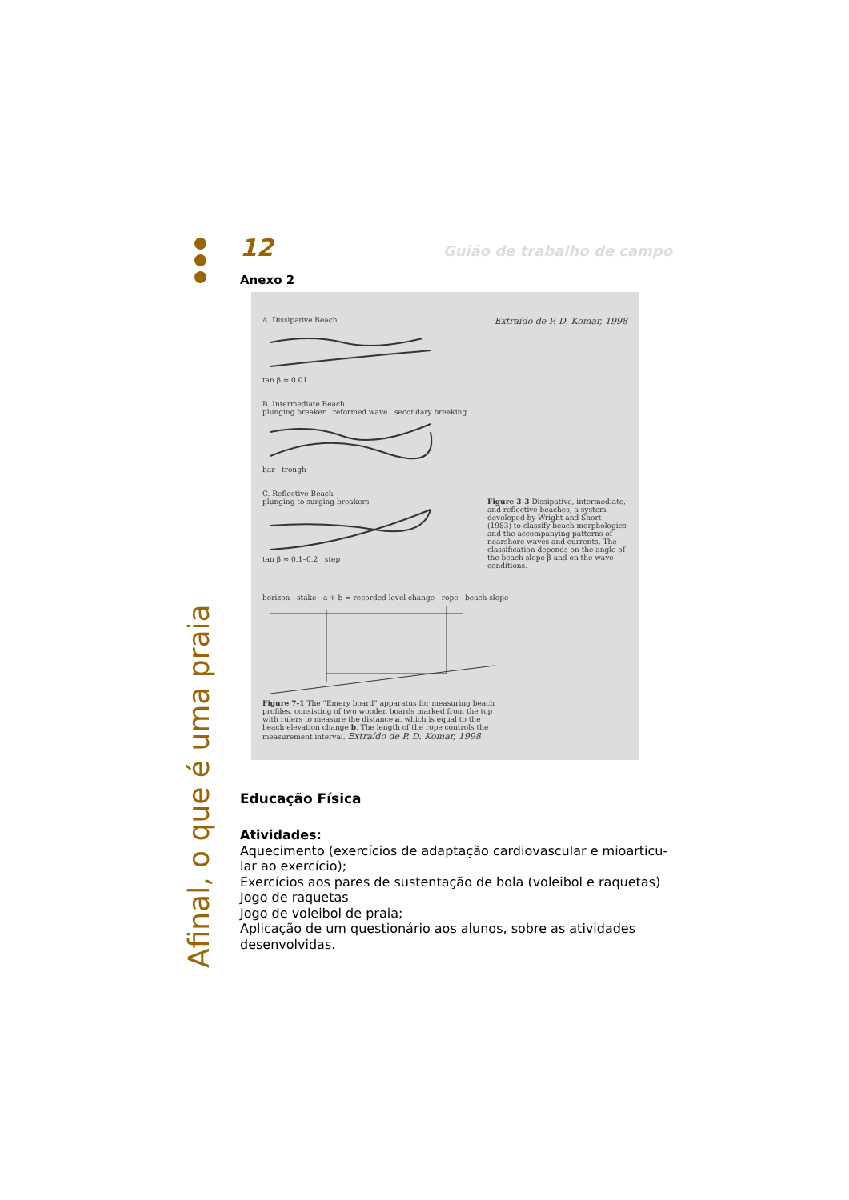Afinal, o que é uma praia
12 Guião de trabalho de campo
Anexo 2
A. Dissipative Beach
Extraído de P. D. Komar, 1998
tan β ≈ 0.01
B. Intermediate Beach
plunging breaker reformed wave secondary breaking
bar trough
C. Reflective Beach
plunging to surging breakers
tan β ≈ 0.1–0.2 step
Figure 3-3 Dissipative, intermediate, and reflective beaches, a system developed by Wright and Short (1983) to classify beach morphologies and the accompanying patterns of nearshore waves and currents. The classification depends on the angle of the beach slope β and on the wave conditions.
horizon stake a + b = recorded level change rope beach slope
Figure 7-1 The “Emery board” apparatus for measuring beach profiles, consisting of two wooden boards marked from the top with rulers to measure the distance a, which is equal to the beach elevation change b. The length of the rope controls the measurement interval. Extraído de P. D. Komar, 1998
Educação Física
Atividades:
Aquecimento (exercícios de adaptação cardiovascular e mioarticu-lar ao exercício);
Exercícios aos pares de sustentação de bola (voleibol e raquetas)
Jogo de raquetas
Jogo de voleibol de praia;
Aplicação de um questionário aos alunos, sobre as atividades desenvolvidas.